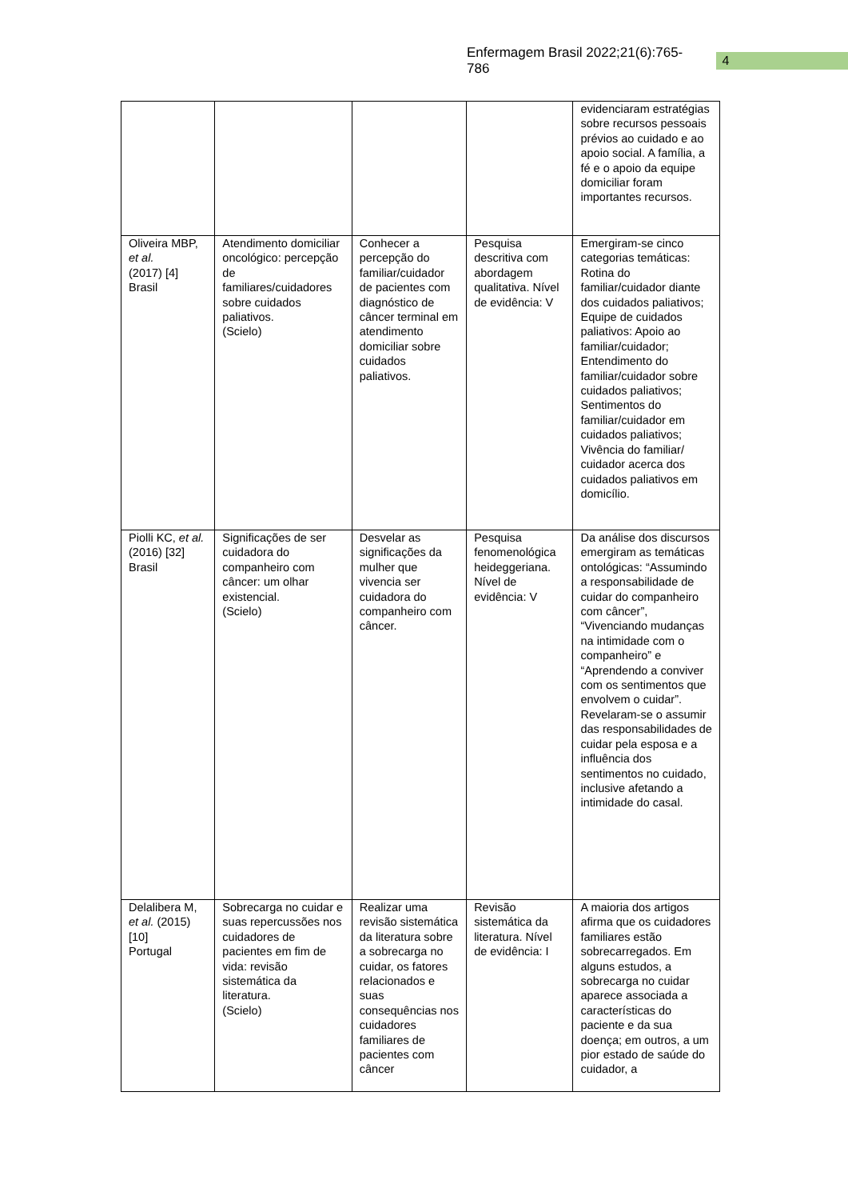Enfermagem Brasil 2022;21(6):765-786 4
| | | | | evidenciaram estratégias sobre recursos pessoais prévios ao cuidado e ao apoio social. A família, a fé e o apoio da equipe domiciliar foram importantes recursos. |
| Oliveira MBP, et al. (2017) [4] Brasil | Atendimento domiciliar oncológico: percepção de familiares/cuidadores sobre cuidados paliativos. (Scielo) | Conhecer a percepção do familiar/cuidador de pacientes com diagnóstico de câncer terminal em atendimento domiciliar sobre cuidados paliativos. | Pesquisa descritiva com abordagem qualitativa. Nível de evidência: V | Emergiram-se cinco categorias temáticas: Rotina do familiar/cuidador diante dos cuidados paliativos; Equipe de cuidados paliativos: Apoio ao familiar/cuidador; Entendimento do familiar/cuidador sobre cuidados paliativos; Sentimentos do familiar/cuidador em cuidados paliativos; Vivência do familiar/ cuidador acerca dos cuidados paliativos em domicílio. |
| Piolli KC, et al. (2016) [32] Brasil | Significações de ser cuidadora do companheiro com câncer: um olhar existencial. (Scielo) | Desvelar as significações da mulher que vivencia ser cuidadora do companheiro com câncer. | Pesquisa fenomenológica heideggeriana. Nível de evidência: V | Da análise dos discursos emergiram as temáticas ontológicas: “Assumindo a responsabilidade de cuidar do companheiro com câncer”, “Vivenciando mudanças na intimidade com o companheiro” e “Aprendendo a conviver com os sentimentos que envolvem o cuidar”. Revelaram-se o assumir das responsabilidades de cuidar pela esposa e a influência dos sentimentos no cuidado, inclusive afetando a intimidade do casal. |
| Delalibera M, et al. (2015) [10] Portugal | Sobrecarga no cuidar e suas repercussões nos cuidadores de pacientes em fim de vida: revisão sistemática da literatura. (Scielo) | Realizar uma revisão sistemática da literatura sobre a sobrecarga no cuidar, os fatores relacionados e suas consequências nos cuidadores familiares de pacientes com câncer | Revisão sistemática da literatura. Nível de evidência: I | A maioria dos artigos afirma que os cuidadores familiares estão sobrecarregados. Em alguns estudos, a sobrecarga no cuidar aparece associada a características do paciente e da sua doença; em outros, a um pior estado de saúde do cuidador, a |